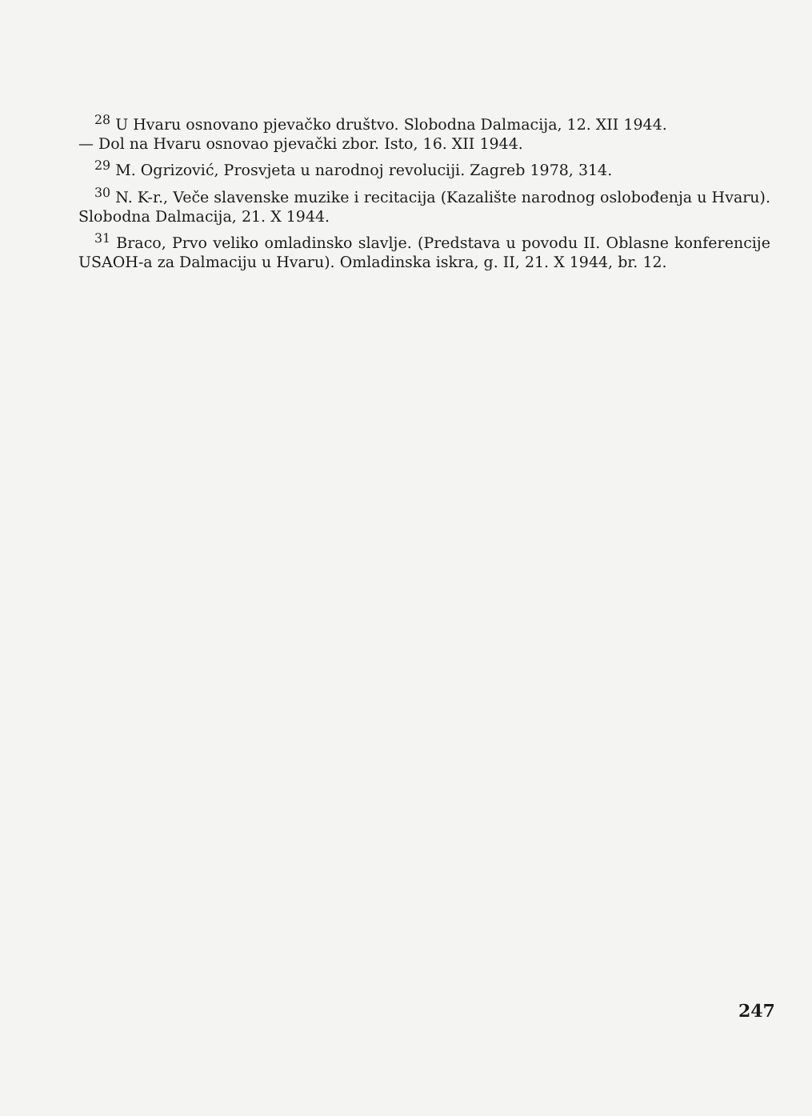<sup>28</sup> U Hvaru osnovano pjevačko društvo. Slobodna Dalmacija, 12. XII 1944.
— Dol na Hvaru osnovao pjevački zbor. Isto, 16. XII 1944.
<sup>29</sup> M. Ogrizović, Prosvjeta u narodnoj revoluciji. Zagreb 1978, 314.
<sup>30</sup> N. K-r., Veče slavenske muzike i recitacija (Kazalište narodnog oslobođenja u Hvaru). Slobodna Dalmacija, 21. X 1944.
<sup>31</sup> Braco, Prvo veliko omladinsko slavlje. (Predstava u povodu II. Oblasne konferencije USAOH-a za Dalmaciju u Hvaru). Omladinska iskra, g. II, 21. X 1944, br. 12.
247